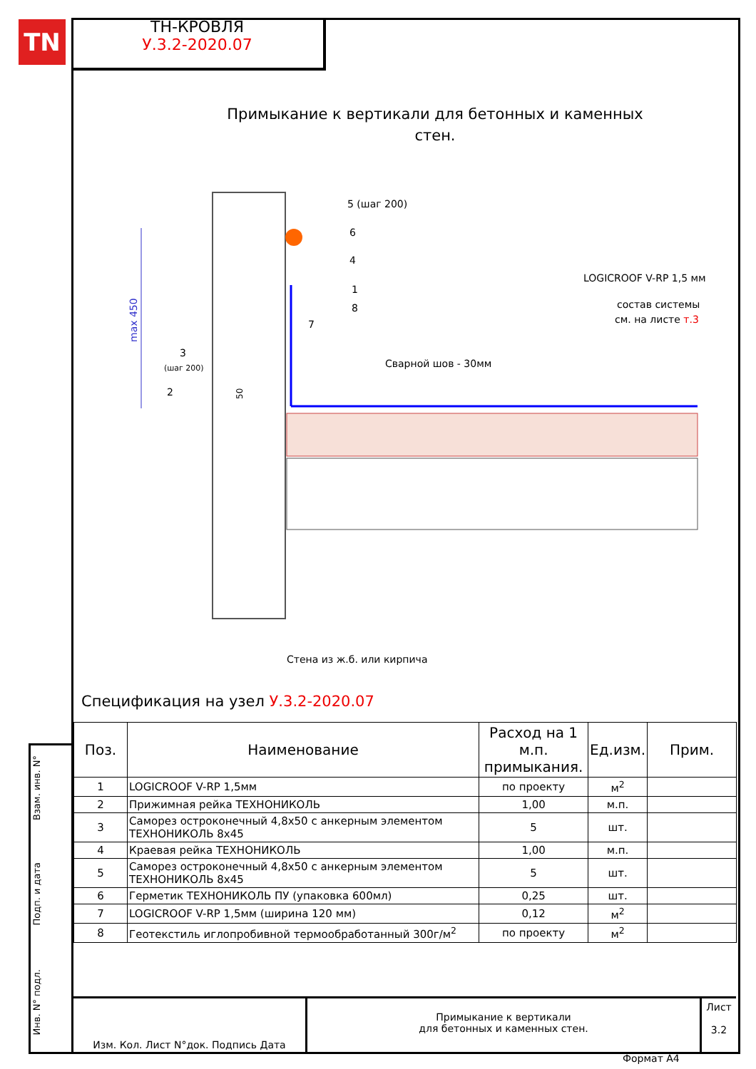TN
ТН-КРОВЛЯ
У.3.2-2020.07
Примыкание к вертикали для бетонных и каменных стен.
max 450
5 (шаг 200)
6
4
1
8
7
3
(шаг 200)
2
50
Сварной шов - 30мм
LOGICROOF V-RP 1,5 мм
состав системы
см. на листе т.3
Стена из ж.б. или кирпича
Спецификация на узел У.3.2-2020.07
| Поз. | Наименование | Расход на 1 м.п. примыкания. | Ед.изм. | Прим. |
| --- | --- | --- | --- | --- |
| 1 | LOGICROOF V-RP 1,5мм | по проекту | м<sup>2</sup> | |
| 2 | Прижимная рейка ТЕХНОНИКОЛЬ | 1,00 | м.п. | |
| 3 | Саморез остроконечный 4,8x50 с анкерным элементом ТЕХНОНИКОЛЬ 8x45 | 5 | шт. | |
| 4 | Краевая рейка ТЕХНОНИКОЛЬ | 1,00 | м.п. | |
| 5 | Саморез остроконечный 4,8x50 с анкерным элементом ТЕХНОНИКОЛЬ 8x45 | 5 | шт. | |
| 6 | Герметик ТЕХНОНИКОЛЬ ПУ (упаковка 600мл) | 0,25 | шт. | |
| 7 | LOGICROOF V-RP 1,5мм (ширина 120 мм) | 0,12 | м<sup>2</sup> | |
| 8 | Геотекстиль иглопробивной термообработанный 300г/м<sup>2</sup> | по проекту | м<sup>2</sup> | |
Взам. инв. N°
Подп. и дата
Инв. N° подл.
Изм. Кол. Лист N°док. Подпись Дата
Примыкание к вертикали
для бетонных и каменных стен.
Лист
3.2
Формат А4